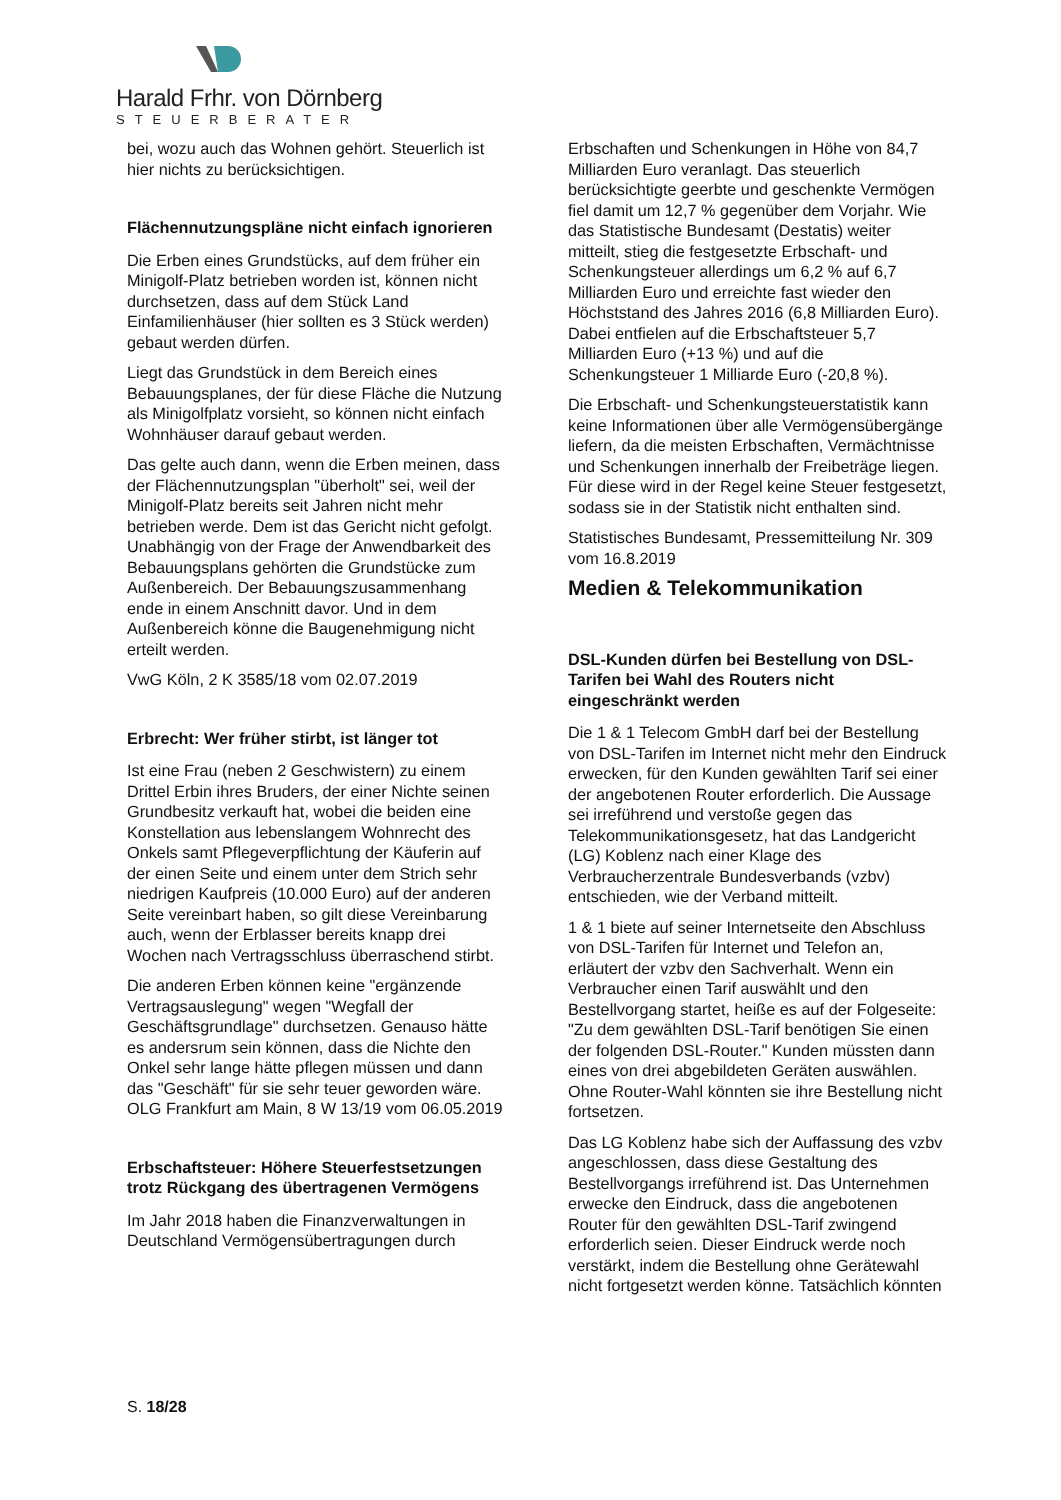Harald Frhr. von Dörnberg
STEUERBERATER
bei, wozu auch das Wohnen gehört. Steuerlich ist hier nichts zu berücksichtigen.
Flächennutzungspläne nicht einfach ignorieren
Die Erben eines Grundstücks, auf dem früher ein Minigolf-Platz betrieben worden ist, können nicht durchsetzen, dass auf dem Stück Land Einfamilienhäuser (hier sollten es 3 Stück werden) gebaut werden dürfen.
Liegt das Grundstück in dem Bereich eines Bebauungsplanes, der für diese Fläche die Nutzung als Minigolfplatz vorsieht, so können nicht einfach Wohnhäuser darauf gebaut werden.
Das gelte auch dann, wenn die Erben meinen, dass der Flächennutzungsplan "überholt" sei, weil der Minigolf-Platz bereits seit Jahren nicht mehr betrieben werde. Dem ist das Gericht nicht gefolgt. Unabhängig von der Frage der Anwendbarkeit des Bebauungsplans gehörten die Grundstücke zum Außenbereich. Der Bebauungszusammenhang ende in einem Anschnitt davor. Und in dem Außenbereich könne die Baugenehmigung nicht erteilt werden.
VwG Köln, 2 K 3585/18 vom 02.07.2019
Erbrecht: Wer früher stirbt, ist länger tot
Ist eine Frau (neben 2 Geschwistern) zu einem Drittel Erbin ihres Bruders, der einer Nichte seinen Grundbesitz verkauft hat, wobei die beiden eine Konstellation aus lebenslangem Wohnrecht des Onkels samt Pflegeverpflichtung der Käuferin auf der einen Seite und einem unter dem Strich sehr niedrigen Kaufpreis (10.000 Euro) auf der anderen Seite vereinbart haben, so gilt diese Vereinbarung auch, wenn der Erblasser bereits knapp drei Wochen nach Vertragsschluss überraschend stirbt.
Die anderen Erben können keine "ergänzende Vertragsauslegung" wegen "Wegfall der Geschäftsgrundlage" durchsetzen. Genauso hätte es andersrum sein können, dass die Nichte den Onkel sehr lange hätte pflegen müssen und dann das "Geschäft" für sie sehr teuer geworden wäre. OLG Frankfurt am Main, 8 W 13/19 vom 06.05.2019
Erbschaftsteuer: Höhere Steuerfestsetzungen trotz Rückgang des übertragenen Vermögens
Im Jahr 2018 haben die Finanzverwaltungen in Deutschland Vermögensübertragungen durch
Erbschaften und Schenkungen in Höhe von 84,7 Milliarden Euro veranlagt. Das steuerlich berücksichtigte geerbte und geschenkte Vermögen fiel damit um 12,7 % gegenüber dem Vorjahr. Wie das Statistische Bundesamt (Destatis) weiter mitteilt, stieg die festgesetzte Erbschaft- und Schenkungsteuer allerdings um 6,2 % auf 6,7 Milliarden Euro und erreichte fast wieder den Höchststand des Jahres 2016 (6,8 Milliarden Euro). Dabei entfielen auf die Erbschaftsteuer 5,7 Milliarden Euro (+13 %) und auf die Schenkungsteuer 1 Milliarde Euro (-20,8 %).
Die Erbschaft- und Schenkungsteuerstatistik kann keine Informationen über alle Vermögensübergänge liefern, da die meisten Erbschaften, Vermächtnisse und Schenkungen innerhalb der Freibeträge liegen. Für diese wird in der Regel keine Steuer festgesetzt, sodass sie in der Statistik nicht enthalten sind.
Statistisches Bundesamt, Pressemitteilung Nr. 309 vom 16.8.2019
Medien & Telekommunikation
DSL-Kunden dürfen bei Bestellung von DSL-Tarifen bei Wahl des Routers nicht eingeschränkt werden
Die 1 & 1 Telecom GmbH darf bei der Bestellung von DSL-Tarifen im Internet nicht mehr den Eindruck erwecken, für den Kunden gewählten Tarif sei einer der angebotenen Router erforderlich. Die Aussage sei irreführend und verstoße gegen das Telekommunikationsgesetz, hat das Landgericht (LG) Koblenz nach einer Klage des Verbraucherzentrale Bundesverbands (vzbv) entschieden, wie der Verband mitteilt.
1 & 1 biete auf seiner Internetseite den Abschluss von DSL-Tarifen für Internet und Telefon an, erläutert der vzbv den Sachverhalt. Wenn ein Verbraucher einen Tarif auswählt und den Bestellvorgang startet, heiße es auf der Folgeseite: "Zu dem gewählten DSL-Tarif benötigen Sie einen der folgenden DSL-Router." Kunden müssten dann eines von drei abgebildeten Geräten auswählen. Ohne Router-Wahl könnten sie ihre Bestellung nicht fortsetzen.
Das LG Koblenz habe sich der Auffassung des vzbv angeschlossen, dass diese Gestaltung des Bestellvorgangs irreführend ist. Das Unternehmen erwecke den Eindruck, dass die angebotenen Router für den gewählten DSL-Tarif zwingend erforderlich seien. Dieser Eindruck werde noch verstärkt, indem die Bestellung ohne Gerätewahl nicht fortgesetzt werden könne. Tatsächlich könnten
S. 18/28